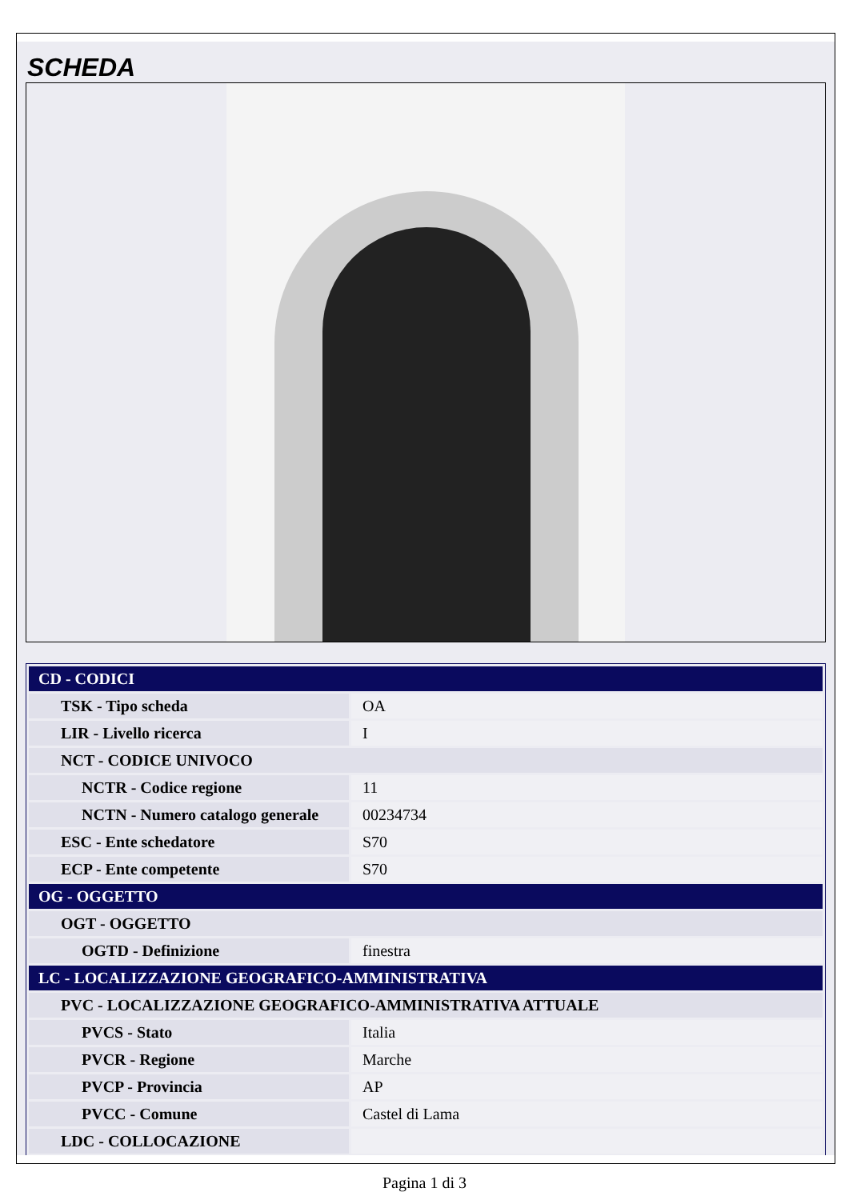SCHEDA
| CD - CODICI | |
| --- | --- |
| TSK - Tipo scheda | OA |
| LIR - Livello ricerca | I |
| NCT - CODICE UNIVOCO | |
| NCTR - Codice regione | 11 |
| NCTN - Numero catalogo generale | 00234734 |
| ESC - Ente schedatore | S70 |
| ECP - Ente competente | S70 |
| OG - OGGETTO | |
| OGT - OGGETTO | |
| OGTD - Definizione | finestra |
| LC - LOCALIZZAZIONE GEOGRAFICO-AMMINISTRATIVA | |
| PVC - LOCALIZZAZIONE GEOGRAFICO-AMMINISTRATIVA ATTUALE | |
| PVCS - Stato | Italia |
| PVCR - Regione | Marche |
| PVCP - Provincia | AP |
| PVCC - Comune | Castel di Lama |
| LDC - COLLOCAZIONE | |
Pagina 1 di 3